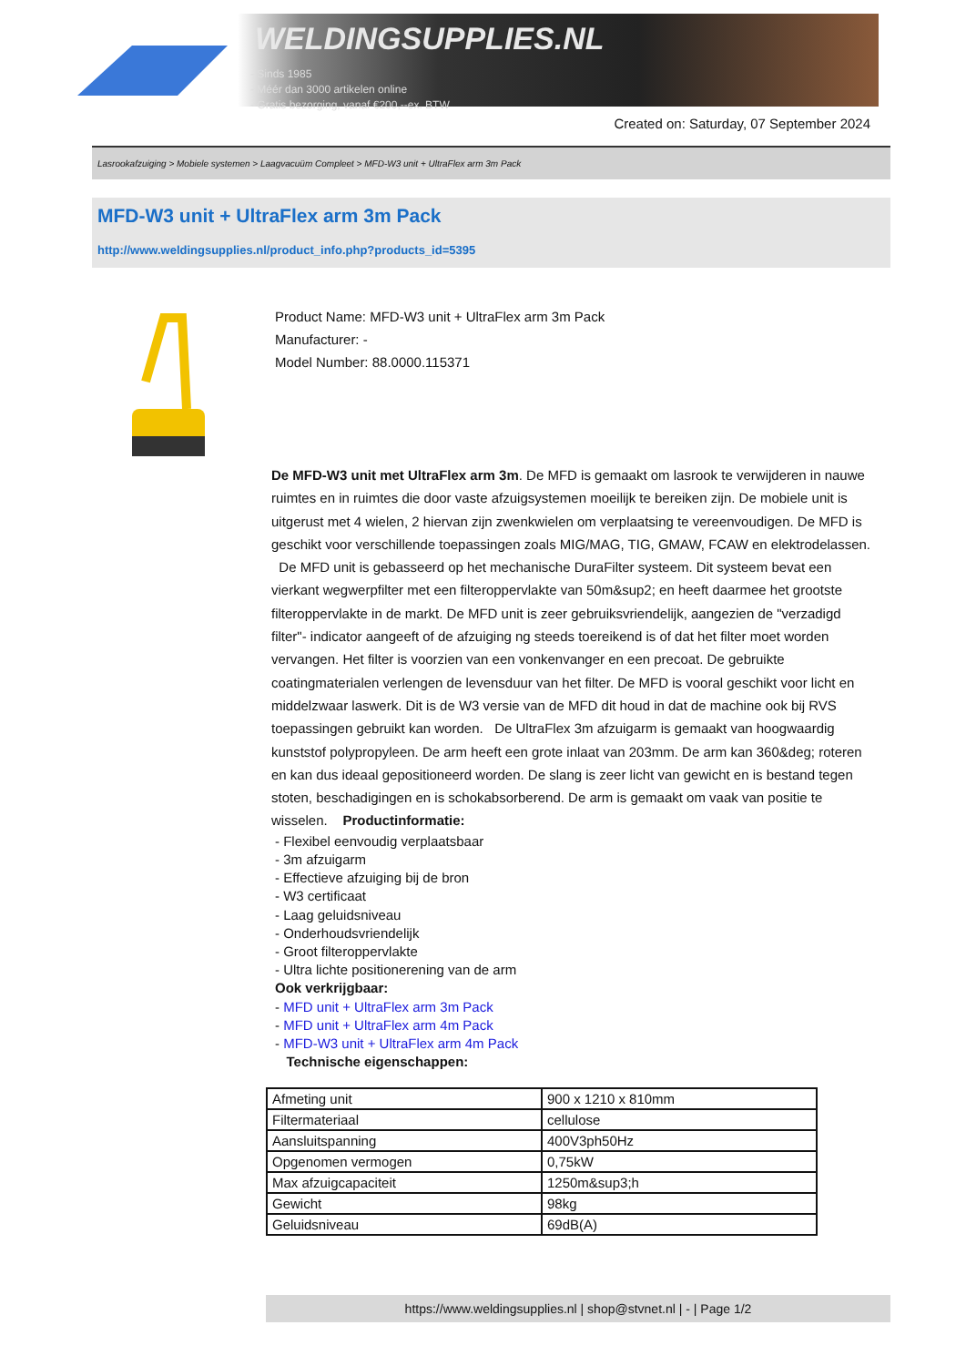WELDINGSUPPLIES.NL
- Sinds 1985
- Méér dan 3000 artikelen online
- Gratis bezorging, vanaf €200,--ex. BTW
Created on: Saturday, 07 September 2024
Lasrookafzuiging > Mobiele systemen > Laagvacuüm Compleet > MFD-W3 unit + UltraFlex arm 3m Pack
MFD-W3 unit + UltraFlex arm 3m Pack
http://www.weldingsupplies.nl/product_info.php?products_id=5395
Product Name: MFD-W3 unit + UltraFlex arm 3m Pack
Manufacturer: -
Model Number: 88.0000.115371
De MFD-W3 unit met UltraFlex arm 3m. De MFD is gemaakt om lasrook te verwijderen in nauwe ruimtes en in ruimtes die door vaste afzuigsystemen moeilijk te bereiken zijn. De mobiele unit is uitgerust met 4 wielen, 2 hiervan zijn zwenkwielen om verplaatsing te vereenvoudigen. De MFD is geschikt voor verschillende toepassingen zoals MIG/MAG, TIG, GMAW, FCAW en elektrodelassen. De MFD unit is gebasseerd op het mechanische DuraFilter systeem. Dit systeem bevat een vierkant wegwerpfilter met een filteroppervlakte van 50m&sup2; en heeft daarmee het grootste filteroppervlakte in de markt. De MFD unit is zeer gebruiksvriendelijk, aangezien de "verzadigd filter"- indicator aangeeft of de afzuiging ng steeds toereikend is of dat het filter moet worden vervangen. Het filter is voorzien van een vonkenvanger en een precoat. De gebruikte coatingmaterialen verlengen de levensduur van het filter. De MFD is vooral geschikt voor licht en middelzwaar laswerk. Dit is de W3 versie van de MFD dit houd in dat de machine ook bij RVS toepassingen gebruikt kan worden. De UltraFlex 3m afzuigarm is gemaakt van hoogwaardig kunststof polypropyleen. De arm heeft een grote inlaat van 203mm. De arm kan 360&deg; roteren en kan dus ideaal gepositioneerd worden. De slang is zeer licht van gewicht en is bestand tegen stoten, beschadigingen en is schokabsorberend. De arm is gemaakt om vaak van positie te wisselen. Productinformatie:
- Flexibel eenvoudig verplaatsbaar
- 3m afzuigarm
- Effectieve afzuiging bij de bron
- W3 certificaat
- Laag geluidsniveau
- Onderhoudsvriendelijk
- Groot filteroppervlakte
- Ultra lichte positionerening van de arm
Ook verkrijgbaar:
- MFD unit + UltraFlex arm 3m Pack
- MFD unit + UltraFlex arm 4m Pack
- MFD-W3 unit + UltraFlex arm 4m Pack
Technische eigenschappen:
| Afmeting unit | 900 x 1210 x 810mm |
| Filtermateriaal | cellulose |
| Aansluitspanning | 400V3ph50Hz |
| Opgenomen vermogen | 0,75kW |
| Max afzuigcapaciteit | 1250m&sup3;h |
| Gewicht | 98kg |
| Geluidsniveau | 69dB(A) |
https://www.weldingsupplies.nl | shop@stvnet.nl | - | Page 1/2